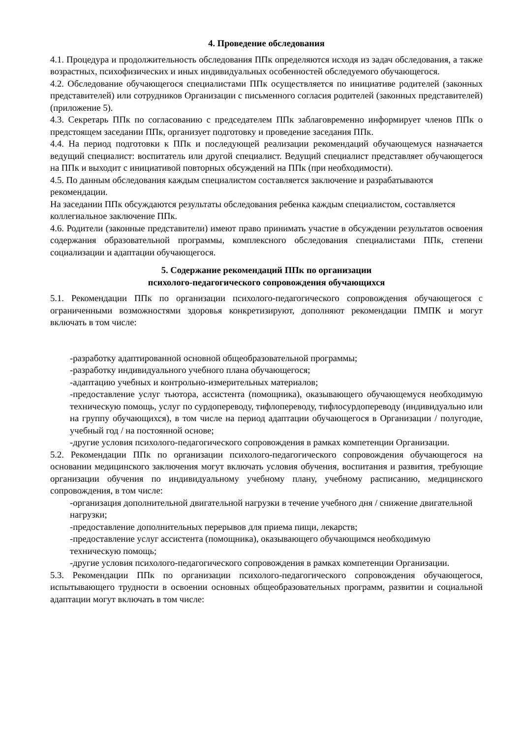4. Проведение обследования
4.1. Процедура и продолжительность обследования ППк определяются исходя из задач обследования, а также возрастных, психофизических и иных индивидуальных особенностей обследуемого обучающегося.
4.2. Обследование обучающегося специалистами ППк осуществляется по инициативе родителей (законных представителей) или сотрудников Организации с письменного согласия родителей (законных представителей) (приложение 5).
4.3. Секретарь ППк по согласованию с председателем ППк заблаговременно информирует членов ППк о предстоящем заседании ППк, организует подготовку и проведение заседания ППк.
4.4. На период подготовки к ППк и последующей реализации рекомендаций обучающемуся назначается ведущий специалист: воспитатель или другой специалист. Ведущий специалист представляет обучающегося на ППк и выходит с инициативой повторных обсуждений на ППк (при необходимости).
4.5. По данным обследования каждым специалистом составляется заключение и разрабатываются рекомендации.
На заседании ППк обсуждаются результаты обследования ребенка каждым специалистом, составляется коллегиальное заключение ППк.
4.6. Родители (законные представители) имеют право принимать участие в обсуждении результатов освоения содержания образовательной программы, комплексного обследования специалистами ППк, степени социализации и адаптации обучающегося.
5. Содержание рекомендаций ППк по организации
психолого-педагогического сопровождения обучающихся
5.1. Рекомендации ППк по организации психолого-педагогического сопровождения обучающегося с ограниченными возможностями здоровья конкретизируют, дополняют рекомендации ПМПК и могут включать в том числе:
-разработку адаптированной основной общеобразовательной программы;
-разработку индивидуального учебного плана обучающегося;
-адаптацию учебных и контрольно-измерительных материалов;
-предоставление услуг тьютора, ассистента (помощника), оказывающего обучающемуся необходимую техническую помощь, услуг по сурдопереводу, тифлопереводу, тифлосурдопереводу (индивидуально или на группу обучающихся), в том числе на период адаптации обучающегося в Организации / полугодие, учебный год / на постоянной основе;
-другие условия психолого-педагогического сопровождения в рамках компетенции Организации.
5.2. Рекомендации ППк по организации психолого-педагогического сопровождения обучающегося на основании медицинского заключения могут включать условия обучения, воспитания и развития, требующие организации обучения по индивидуальному учебному плану, учебному расписанию, медицинского сопровождения, в том числе:
-организация дополнительной двигательной нагрузки в течение учебного дня / снижение двигательной нагрузки;
-предоставление дополнительных перерывов для приема пищи, лекарств;
-предоставление услуг ассистента (помощника), оказывающего обучающимся необходимую техническую помощь;
-другие условия психолого-педагогического сопровождения в рамках компетенции Организации.
5.3. Рекомендации ППк по организации психолого-педагогического сопровождения обучающегося, испытывающего трудности в освоении основных общеобразовательных программ, развитии и социальной адаптации могут включать в том числе: